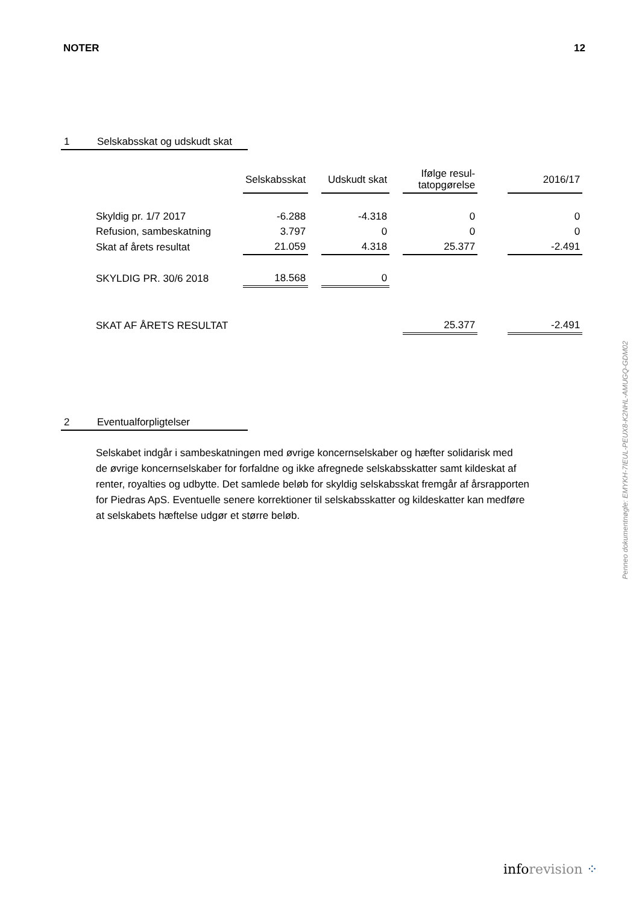NOTER 12
1 Selskabsskat og udskudt skat
| | Selskabsskat | | Udskudt skat | | Ifølge resul- tatopgørelse | | 2016/17 |
| Skyldig pr. 1/7 2017 | -6.288 | | -4.318 | | 0 | | 0 |
| Refusion, sambeskatning | 3.797 | | 0 | | 0 | | 0 |
| Skat af årets resultat | 21.059 | | 4.318 | | 25.377 | | -2.491 |
| SKYLDIG PR. 30/6 2018 | 18.568 | | 0 | | | | |
| SKAT AF ÅRETS RESULTAT | | | | | 25.377 | | -2.491 |
2 Eventualforpligtelser
Selskabet indgår i sambeskatningen med øvrige koncernselskaber og hæfter solidarisk med
de øvrige koncernselskaber for forfaldne og ikke afregnede selskabsskatter samt kildeskat af
renter, royalties og udbytte. Det samlede beløb for skyldig selskabsskat fremgår af årsrapporten
for Piedras ApS. Eventuelle senere korrektioner til selskabsskatter og kildeskatter kan medføre
at selskabets hæftelse udgør et større beløb.
Penneo dokumentnøgle: EMYKH-7IEUL-PEUX8-K2NHL-AMUGQ-GDM02
inforevision ⁘